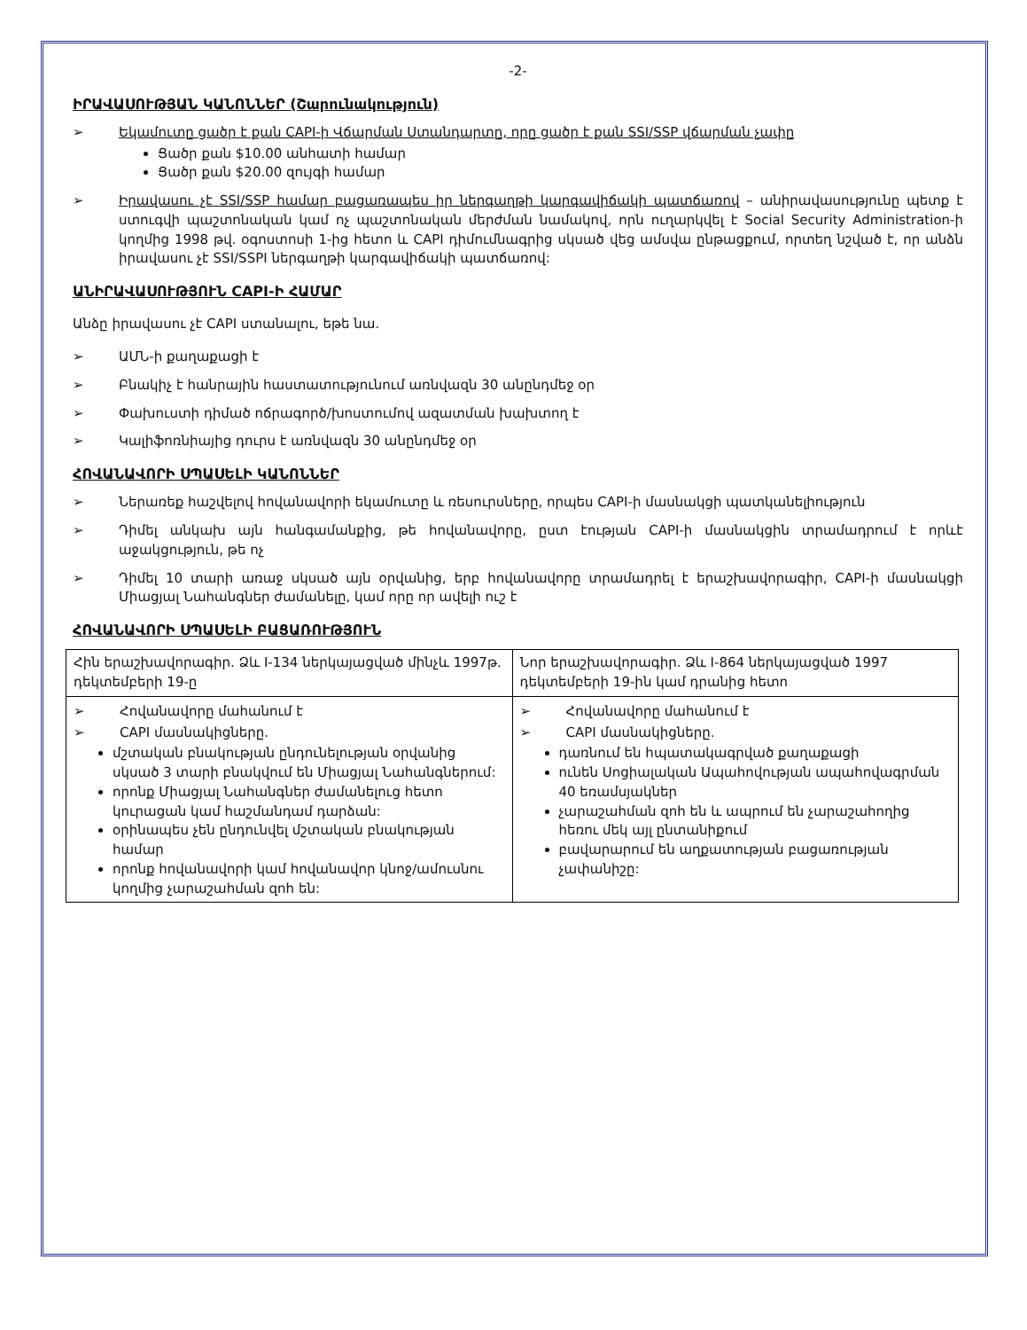-2-
ԻՐԱՎԱՍՈՒԹՅԱՆ ԿԱՆՈՆՆԵՐ (Շարունակություն)
➢ Եկամուտը ցածր է քան CAPI-ի Վճարման Ստանդարտը, որը ցածր է քան SSI/SSP վճարման չափը
Ցածր քան $10.00 անհատի համար
Ցածր քան $20.00 զույգի համար
➢ Իրավասու չէ SSI/SSP համար բացառապես իր ներգաղթի կարգավիճակի պատճառով – անիրավասությունը պետք է ստուգվի պաշտոնական կամ ոչ պաշտոնական մերժման նամակով, որն ուղարկվել է Social Security Administration-ի կողմից 1998 թվ. օգոստոսի 1-ից հետո և CAPI դիմումնագրից սկսած վեց ամսվա ընթացքում, որտեղ նշված է, որ անձն իրավասու չէ SSI/SSPI ներգաղթի կարգավիճակի պատճառով:
ԱՆԻՐԱՎԱՍՈՒԹՅՈՒՆ CAPI-Ի ՀԱՄԱՐ
Անձը իրավասու չէ CAPI ստանալու, եթե նա.
➢ ԱՄՆ-ի քաղաքացի է
➢ Բնակիչ է հանրային հաստատությունում առնվազն 30 անընդմեջ օր
➢ Փախուստի դիմած ոճրագործ/խոստումով ազատման խախտող է
➢ Կալիֆոռնիայից դուրս է առնվազն 30 անընդմեջ օր
ՀՈՎԱՆԱՎՈՐԻ ՍՊԱՍԵԼԻ ԿԱՆՈՆՆԵՐ
➢ Ներառեք հաշվելով հովանավորի եկամուտը և ռեսուրսները, որպես CAPI-ի մասնակցի պատկանելիություն
➢ Դիմել անկախ այն հանգամանքից, թե հովանավորը, ըստ էության CAPI-ի մասնակցին տրամադրում է որևէ աջակցություն, թե ոչ
➢ Դիմել 10 տարի առաջ սկսած այն օրվանից, երբ հովանավորը տրամադրել է երաշխավորագիր, CAPI-ի մասնակցի Միացյալ Նահանգներ ժամանելը, կամ որը որ ավելի ուշ է
ՀՈՎԱՆԱՎՈՐԻ ՍՊԱՍԵԼԻ ԲԱՑԱՌՈՒԹՅՈՒՆ
| Հին երաշխավորագիր. Ձև I-134 ներկայացված մինչև 1997թ. դեկտեմբերի 19-ը | Նոր երաշխավորագիր. Ձև I-864 ներկայացված 1997 դեկտեմբերի 19-ին կամ դրանից հետո |
| ➢ Հովանավորը մահանում է ➢ CAPI մասնակիցները. մշտական բնակության ընդունելության օրվանից սկսած 3 տարի բնակվում են Միացյալ Նահանգներում: որոնք Միացյալ Նահանգներ ժամանելուց հետո կուրացան կամ հաշմանդամ դարձան: օրինապես չեն ընդունվել մշտական բնակության համար որոնք հովանավորի կամ հովանավոր կնոջ/ամուսնու կողմից չարաշահման զոհ են: | ➢ Հովանավորը մահանում է ➢ CAPI մասնակիցները. դառնում են հպատակագրված քաղաքացի ունեն Սոցիալական Ապահովության ապահովագրման 40 եռամսյակներ չարաշահման զոհ են և ապրում են չարաշահողից հեռու մեկ այլ ընտանիքում բավարարում են աղքատության բացառության չափանիշը: |